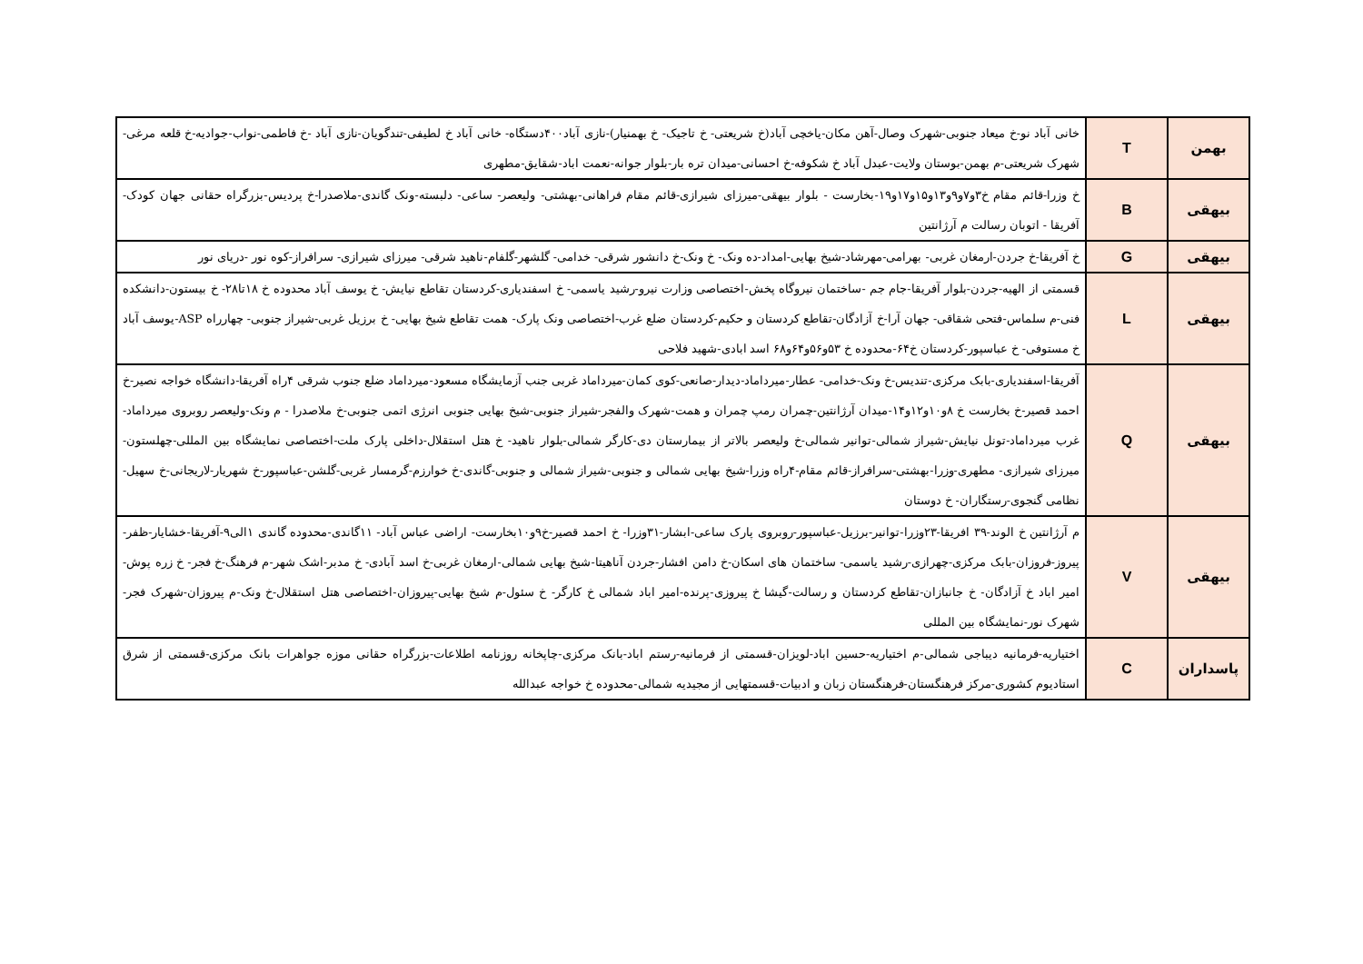| بهمن | T | خانی آباد نو-خ میعاد جنوبی-شهرک وصال-آهن مکان-یاخچی آباد(خ شریعتی- خ تاجیک- خ بهمنیار)-نازی آباد۴۰۰دستگاه- خانی آباد خ لطیفی-تندگویان-نازی آباد -خ فاطمی-نواب-جوادیه-خ قلعه مرغی-شهرک شریعتی-م بهمن-بوستان ولایت-عبدل آباد خ شکوفه-خ احسانی-میدان تره بار-بلوار جوانه-نعمت اباد-شقایق-مطهری |
| بیهقی | B | خ وزرا-قائم مقام خ۳و۷و۹و۱۳و۱۵و۱۷و۱۹-بخارست - بلوار بیهقی-میرزای شیرازی-قائم مقام فراهانی-بهشتی- ولیعصر- ساعی- دلبسته-ونک گاندی-ملاصدرا-خ پردیس-بزرگراه حقانی جهان کودک-آفریقا - اتوبان رسالت م آرژانتین |
| بیهقی | G | خ آفریقا-خ جردن-ارمغان غربی- بهرامی-مهرشاد-شیخ بهایی-امداد-ده ونک- خ ونک-خ دانشور شرقی- خدامی- گلشهر-گلفام-ناهید شرقی- میرزای شیرازی- سرافراز-کوه نور -دریای نور |
| بیهقی | L | قسمتی از الهیه-جردن-بلوار آفریقا-جام جم -ساختمان نیروگاه پخش-اختصاصی وزارت نیرو-رشید یاسمی- خ اسفندیاری-کردستان تقاطع نیایش- خ یوسف آباد محدوده خ ۱۸تا۲۸- خ بیستون-دانشکده فنی-م سلماس-فتحی شقاقی- جهان آرا-خ آزادگان-تقاطع کردستان و حکیم-کردستان ضلع غرب-اختصاصی ونک پارک- همت تقاطع شیخ بهایی- خ برزیل غربی-شیراز جنوبی- چهارراه ASP-یوسف آباد خ مستوفی- خ عباسپور-کردستان خ۶۴-محدوده خ ۵۳و۵۶و۶۴و۶۸ اسد ابادی-شهید فلاحی |
| بیهقی | Q | آفریقا-اسفندیاری-بابک مرکزی-تندیس-خ ونک-خدامی- عطار-میرداماد-دیدار-صانعی-کوی کمان-میرداماد غربی جنب آزمایشگاه مسعود-میرداماد ضلع جنوب شرقی ۴راه آفریقا-دانشگاه خواجه نصیر-خ احمد قصیر-خ بخارست خ ۸و۱۰و۱۲و۱۴-میدان آرژانتین-چمران رمپ چمران و همت-شهرک والفجر-شیراز جنوبی-شیخ بهایی جنوبی انرژی اتمی جنوبی-خ ملاصدرا - م ونک-ولیعصر روبروی میرداماد-غرب میرداماد-تونل نیایش-شیراز شمالی-توانیر شمالی-خ ولیعصر بالاتر از بیمارستان دی-کارگر شمالی-بلوار ناهید- خ هتل استقلال-داخلی پارک ملت-اختصاصی نمایشگاه بین المللی-چهلستون-میرزای شیرازی- مطهری-وزرا-بهشتی-سرافراز-قائم مقام-۴راه وزرا-شیخ بهایی شمالی و جنوبی-شیراز شمالی و جنوبی-گاندی-خ خوارزم-گرمسار غربی-گلشن-عباسپور-خ شهریار-لاریجانی-خ سهیل-نظامی گنجوی-رستگاران- خ دوستان |
| بیهقی | V | م آرژانتین خ الوند-۳۹ افریقا-۲۳وزرا-توانیر-برزیل-عباسپور-روبروی پارک ساعی-ابشار-۳۱وزرا- خ احمد قصیر-خ۹و۱۰بخارست- اراضی عباس آباد- ۱۱گاندی-محدوده گاندی ۱الی۹-آفریقا-خشایار-ظفر-پیروز-فروزان-بابک مرکزی-چهرازی-رشید یاسمی- ساختمان های اسکان-خ دامن افشار-جردن آناهیتا-شیخ بهایی شمالی-ارمغان غربی-خ اسد آبادی- خ مدبر-اشک شهر-م فرهنگ-خ فجر- خ زره پوش-امیر اباد خ آزادگان- خ جانبازان-تقاطع کردستان و رسالت-گیشا خ پیروزی-پرنده-امیر اباد شمالی خ کارگر- خ سئول-م شیخ بهایی-پیروزان-اختصاصی هتل استقلال-خ ونک-م پیروزان-شهرک فجر-شهرک نور-نمایشگاه بین المللی |
| پاسداران | C | اختیاریه-فرمانیه دیباجی شمالی-م اختیاریه-حسین اباد-لویزان-قسمتی از فرمانیه-رستم اباد-بانک مرکزی-چاپخانه روزنامه اطلاعات-بزرگراه حقانی موزه جواهرات بانک مرکزی-قسمتی از شرق استادیوم کشوری-مرکز فرهنگستان-فرهنگستان زبان و ادبیات-قسمتهایی از مجیدیه شمالی-محدوده خ خواجه عبدالله |